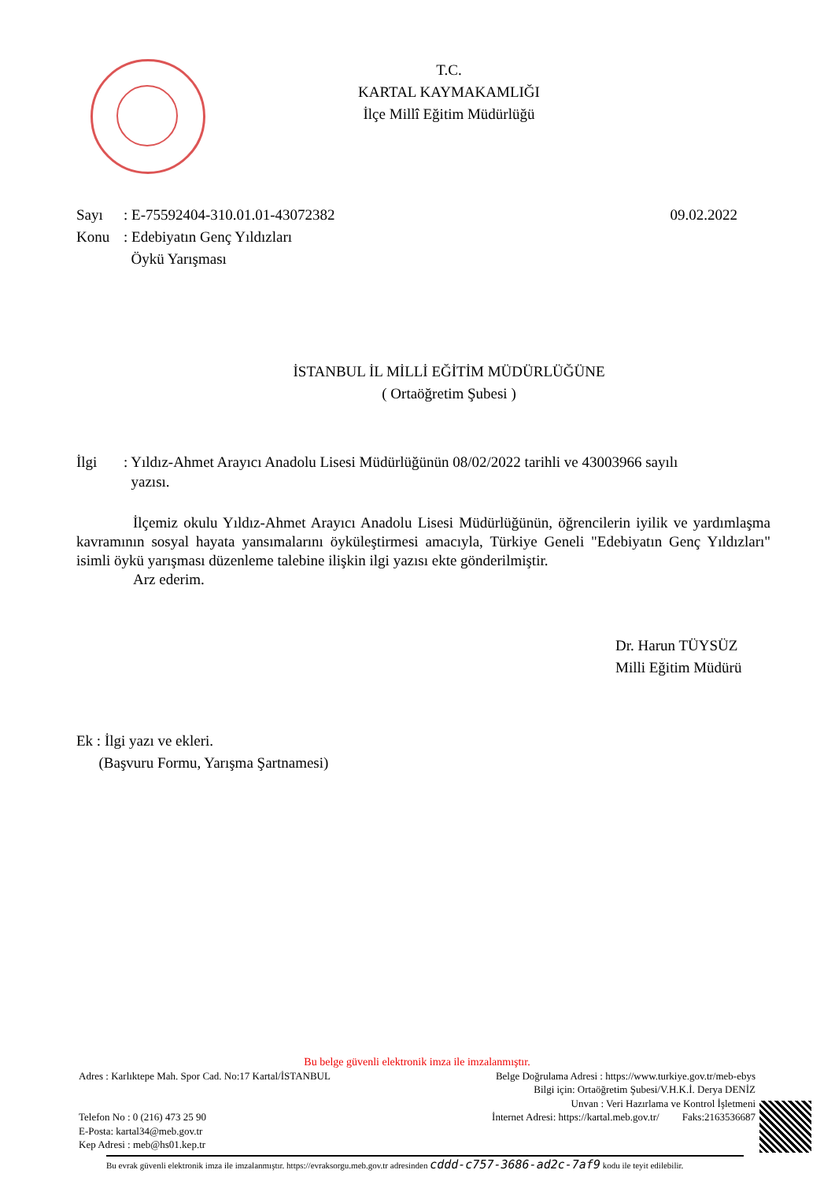T.C.
KARTAL KAYMAKAMLIĞI
İlçe Millî Eğitim Müdürlüğü
Sayı: E-75592404-310.01.01-43072382 09.02.2022
Konu: Edebiyatın Genç Yıldızları
Öykü Yarışması
İSTANBUL İL MİLLİ EĞİTİM MÜDÜRLÜĞÜNE
( Ortaöğretim Şubesi )
İlgi: Yıldız-Ahmet Arayıcı Anadolu Lisesi Müdürlüğünün 08/02/2022 tarihli ve 43003966 sayılı
yazısı.
İlçemiz okulu Yıldız-Ahmet Arayıcı Anadolu Lisesi Müdürlüğünün, öğrencilerin iyilik ve yardımlaşma kavramının sosyal hayata yansımalarını öyküleştirmesi amacıyla, Türkiye Geneli "Edebiyatın Genç Yıldızları" isimli öykü yarışması düzenleme talebine ilişkin ilgi yazısı ekte gönderilmiştir.
Arz ederim.
Dr. Harun TÜYSÜZ
Milli Eğitim Müdürü
Ek : İlgi yazı ve ekleri.
(Başvuru Formu, Yarışma Şartnamesi)
Bu belge güvenli elektronik imza ile imzalanmıştır.
Adres : Karlıktepe Mah. Spor Cad. No:17 Kartal/İSTANBUL
Telefon No : 0 (216) 473 25 90
E-Posta: kartal34@meb.gov.tr
Kep Adresi : meb@hs01.kep.tr
Belge Doğrulama Adresi : https://www.turkiye.gov.tr/meb-ebys
Bilgi için: Ortaöğretim Şubesi/V.H.K.İ. Derya DENİZ
Unvan : Veri Hazırlama ve Kontrol İşletmeni
İnternet Adresi: https://kartal.meb.gov.tr/ Faks:2163536687
Bu evrak güvenli elektronik imza ile imzalanmıştır. https://evraksorgu.meb.gov.tr adresinden cddd-c757-3686-ad2c-7af9 kodu ile teyit edilebilir.